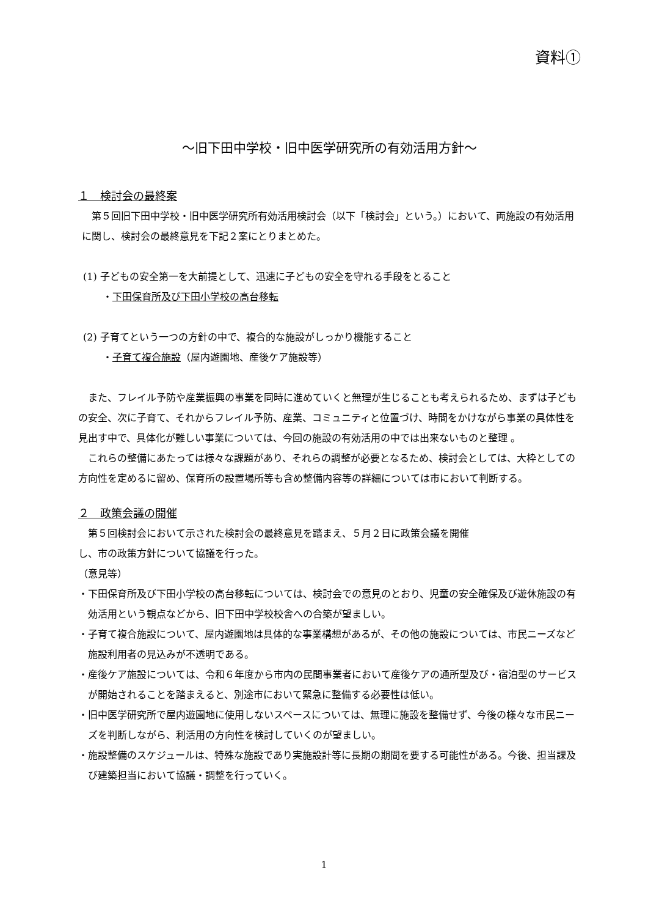資料①
～旧下田中学校・旧中医学研究所の有効活用方針～
１　検討会の最終案
第５回旧下田中学校・旧中医学研究所有効活用検討会（以下「検討会」という。）において、両施設の有効活用に関し、検討会の最終意見を下記２案にとりまとめた。
(1) 子どもの安全第一を大前提として、迅速に子どもの安全を守れる手段をとること
・下田保育所及び下田小学校の高台移転
(2) 子育てという一つの方針の中で、複合的な施設がしっかり機能すること
・子育て複合施設（屋内遊園地、産後ケア施設等）
また、フレイル予防や産業振興の事業を同時に進めていくと無理が生じることも考えられるため、まずは子どもの安全、次に子育て、それからフレイル予防、産業、コミュニティと位置づけ、時間をかけながら事業の具体性を見出す中で、具体化が難しい事業については、今回の施設の有効活用の中では出来ないものと整理 。
これらの整備にあたっては様々な課題があり、それらの調整が必要となるため、検討会としては、大枠としての方向性を定めるに留め、保育所の設置場所等も含め整備内容等の詳細については市において判断する。
２　政策会議の開催
第５回検討会において示された検討会の最終意見を踏まえ、５月２日に政策会議を開催
し、市の政策方針について協議を行った。
（意見等）
・下田保育所及び下田小学校の高台移転については、検討会での意見のとおり、児童の安全確保及び遊休施設の有効活用という観点などから、旧下田中学校校舎への合築が望ましい。
・子育て複合施設について、屋内遊園地は具体的な事業構想があるが、その他の施設については、市民ニーズなど施設利用者の見込みが不透明である。
・産後ケア施設については、令和６年度から市内の民間事業者において産後ケアの通所型及び・宿泊型のサービスが開始されることを踏まえると、別途市において緊急に整備する必要性は低い。
・旧中医学研究所で屋内遊園地に使用しないスペースについては、無理に施設を整備せず、今後の様々な市民ニーズを判断しながら、利活用の方向性を検討していくのが望ましい。
・施設整備のスケジュールは、特殊な施設であり実施設計等に長期の期間を要する可能性がある。今後、担当課及び建築担当において協議・調整を行っていく。
1